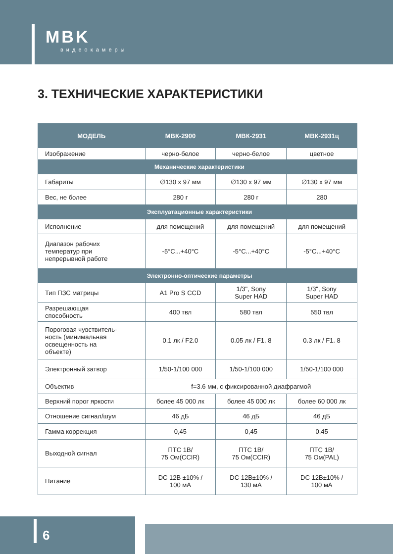MBK
видеокамеры
3. ТЕХНИЧЕСКИЕ ХАРАКТЕРИСТИКИ
| МОДЕЛЬ | МВК-2900 | МВК-2931 | МВК-2931ц |
| --- | --- | --- | --- |
| Изображение | черно-белое | черно-белое | цветное |
| Механические характеристики | | | |
| Габариты | ∅130 x 97 мм | ∅130 x 97 мм | ∅130 x 97 мм |
| Вес, не более | 280 г | 280 г | 280 |
| Эксплуатационные характеристики | | | |
| Исполнение | для помещений | для помещений | для помещений |
| Диапазон рабочих температур при непрерывной работе | -5°C...+40°C | -5°C...+40°C | -5°C...+40°C |
| Электронно-оптические параметры | | | |
| Тип ПЗС матрицы | A1 Pro S CCD | 1/3", Sony Super HAD | 1/3", Sony Super HAD |
| Разрешающая способность | 400 твл | 580 твл | 550 твл |
| Пороговая чувствитель- ность (минимальная освещенность на объекте) | 0.1 лк / F2.0 | 0.05 лк / F1. 8 | 0.3 лк / F1. 8 |
| Электронный затвор | 1/50-1/100 000 | 1/50-1/100 000 | 1/50-1/100 000 |
| Объектив | f=3.6 мм, с фиксированной диафрагмой | | |
| Верхний порог яркости | более 45 000 лк | более 45 000 лк | более 60 000 лк |
| Отношение сигнал/шум | 46 дБ | 46 дБ | 46 дБ |
| Гамма коррекция | 0,45 | 0,45 | 0,45 |
| Выходной сигнал | ПТС 1В/ 75 Ом(CCIR) | ПТС 1В/ 75 Ом(CCIR) | ПТС 1В/ 75 Ом(PAL) |
| Питание | DC 12В ±10% / 100 мА | DC 12В±10% / 130 мА | DC 12В±10% / 100 мА |
6